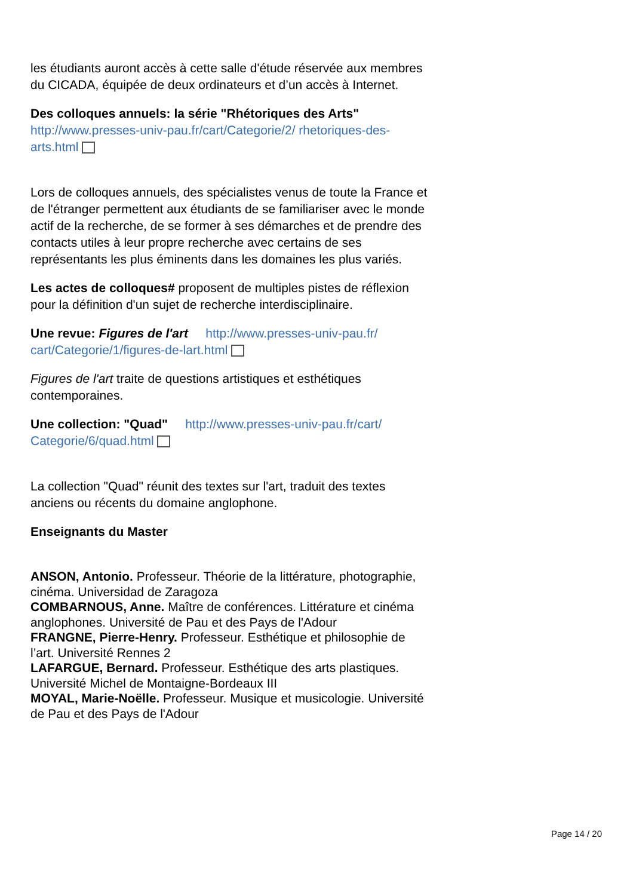les étudiants auront accès à cette salle d'étude réservée aux membres du CICADA, équipée de deux ordinateurs et d’un accès à Internet.
Des colloques annuels: la série "Rhétoriques des Arts" http://www.presses-univ-pau.fr/cart/Categorie/2/ rhetoriques-des-arts.html
Lors de colloques annuels, des spécialistes venus de toute la France et de l'étranger permettent aux étudiants de se familiariser avec le monde actif de la recherche, de se former à ses démarches et de prendre des contacts utiles à leur propre recherche avec certains de ses représentants les plus éminents dans les domaines les plus variés.
Les actes de colloques# proposent de multiples pistes de réflexion pour la définition d'un sujet de recherche interdisciplinaire.
Une revue: Figures de l'art http://www.presses-univ-pau.fr/ cart/Categorie/1/figures-de-lart.html
Figures de l'art traite de questions artistiques et esthétiques contemporaines.
Une collection: "Quad" http://www.presses-univ-pau.fr/cart/ Categorie/6/quad.html
La collection "Quad" réunit des textes sur l'art, traduit des textes anciens ou récents du domaine anglophone.
Enseignants du Master
ANSON, Antonio. Professeur. Théorie de la littérature, photographie, cinéma. Universidad de Zaragoza
COMBARNOUS, Anne. Maître de conférences. Littérature et cinéma anglophones. Université de Pau et des Pays de l'Adour
FRANGNE, Pierre-Henry. Professeur. Esthétique et philosophie de l’art. Université Rennes 2
LAFARGUE, Bernard. Professeur. Esthétique des arts plastiques. Université Michel de Montaigne-Bordeaux III
MOYAL, Marie-Noëlle. Professeur. Musique et musicologie. Université de Pau et des Pays de l'Adour
Page 14 / 20